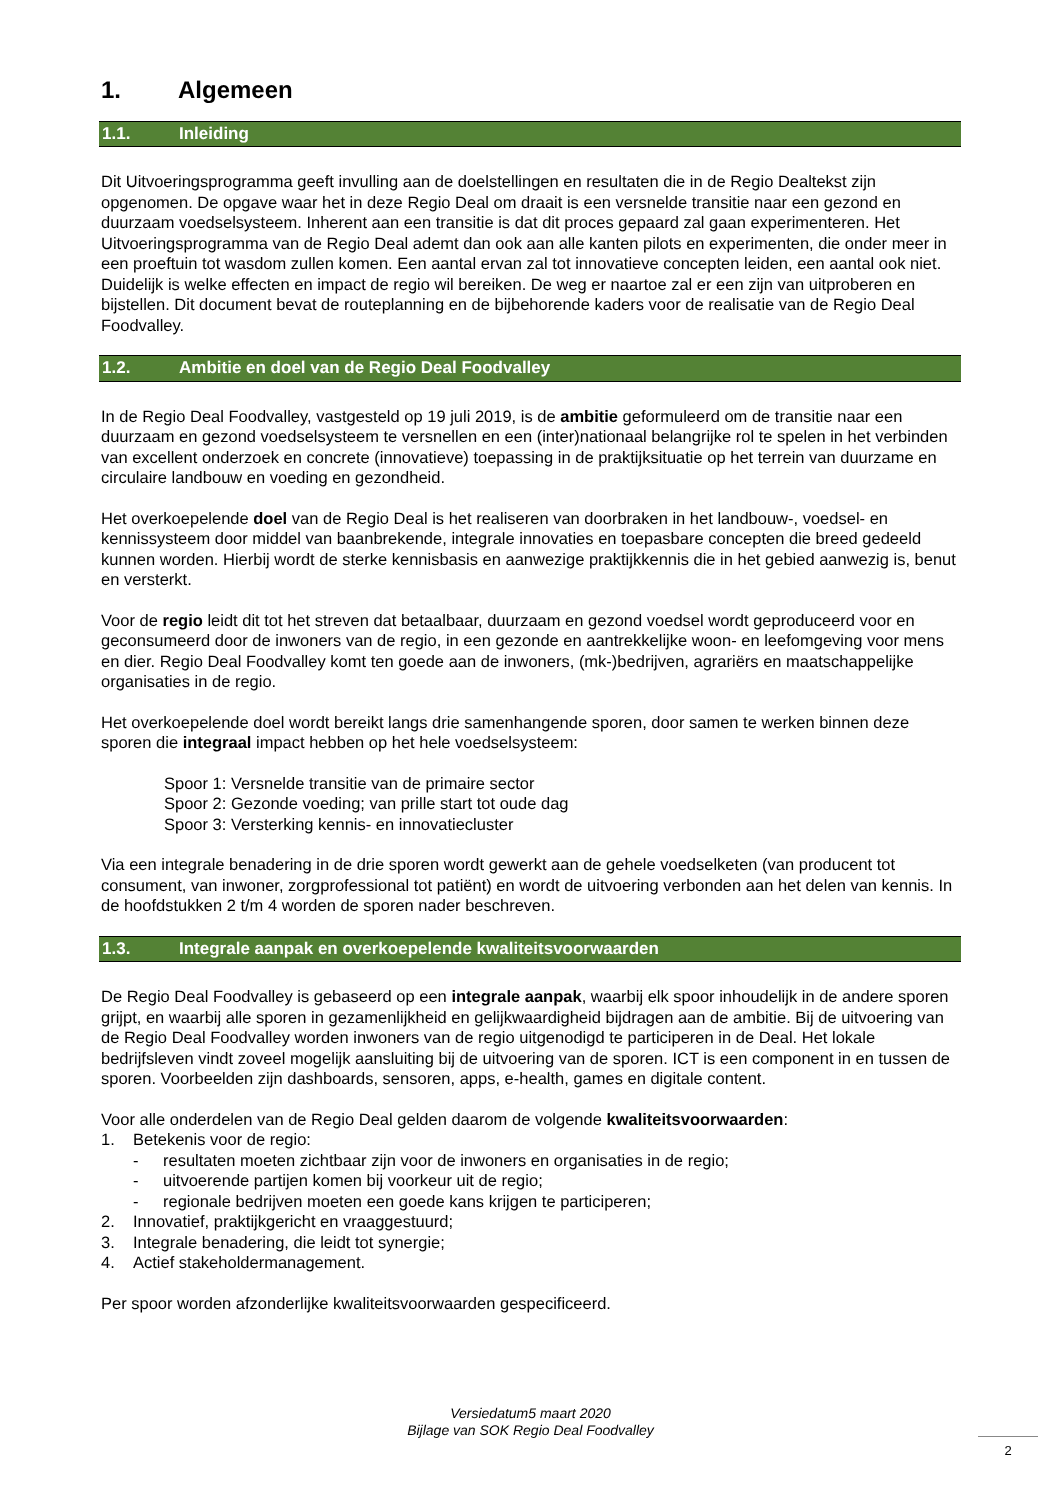1. Algemeen
1.1. Inleiding
Dit Uitvoeringsprogramma geeft invulling aan de doelstellingen en resultaten die in de Regio Dealtekst zijn opgenomen. De opgave waar het in deze Regio Deal om draait is een versnelde transitie naar een gezond en duurzaam voedselsysteem. Inherent aan een transitie is dat dit proces gepaard zal gaan experimenteren. Het Uitvoeringsprogramma van de Regio Deal ademt dan ook aan alle kanten pilots en experimenten, die onder meer in een proeftuin tot wasdom zullen komen. Een aantal ervan zal tot innovatieve concepten leiden, een aantal ook niet. Duidelijk is welke effecten en impact de regio wil bereiken. De weg er naartoe zal er een zijn van uitproberen en bijstellen. Dit document bevat de routeplanning en de bijbehorende kaders voor de realisatie van de Regio Deal Foodvalley.
1.2. Ambitie en doel van de Regio Deal Foodvalley
In de Regio Deal Foodvalley, vastgesteld op 19 juli 2019, is de ambitie geformuleerd om de transitie naar een duurzaam en gezond voedselsysteem te versnellen en een (inter)nationaal belangrijke rol te spelen in het verbinden van excellent onderzoek en concrete (innovatieve) toepassing in de praktijksituatie op het terrein van duurzame en circulaire landbouw en voeding en gezondheid.
Het overkoepelende doel van de Regio Deal is het realiseren van doorbraken in het landbouw-, voedsel- en kennissysteem door middel van baanbrekende, integrale innovaties en toepasbare concepten die breed gedeeld kunnen worden. Hierbij wordt de sterke kennisbasis en aanwezige praktijkkennis die in het gebied aanwezig is, benut en versterkt.
Voor de regio leidt dit tot het streven dat betaalbaar, duurzaam en gezond voedsel wordt geproduceerd voor en geconsumeerd door de inwoners van de regio, in een gezonde en aantrekkelijke woon- en leefomgeving voor mens en dier. Regio Deal Foodvalley komt ten goede aan de inwoners, (mk-)bedrijven, agrariërs en maatschappelijke organisaties in de regio.
Het overkoepelende doel wordt bereikt langs drie samenhangende sporen, door samen te werken binnen deze sporen die integraal impact hebben op het hele voedselsysteem:
Spoor 1: Versnelde transitie van de primaire sector
Spoor 2: Gezonde voeding; van prille start tot oude dag
Spoor 3: Versterking kennis- en innovatiecluster
Via een integrale benadering in de drie sporen wordt gewerkt aan de gehele voedselketen (van producent tot consument, van inwoner, zorgprofessional tot patiënt) en wordt de uitvoering verbonden aan het delen van kennis. In de hoofdstukken 2 t/m 4 worden de sporen nader beschreven.
1.3. Integrale aanpak en overkoepelende kwaliteitsvoorwaarden
De Regio Deal Foodvalley is gebaseerd op een integrale aanpak, waarbij elk spoor inhoudelijk in de andere sporen grijpt, en waarbij alle sporen in gezamenlijkheid en gelijkwaardigheid bijdragen aan de ambitie. Bij de uitvoering van de Regio Deal Foodvalley worden inwoners van de regio uitgenodigd te participeren in de Deal. Het lokale bedrijfsleven vindt zoveel mogelijk aansluiting bij de uitvoering van de sporen. ICT is een component in en tussen de sporen. Voorbeelden zijn dashboards, sensoren, apps, e-health, games en digitale content.
Voor alle onderdelen van de Regio Deal gelden daarom de volgende kwaliteitsvoorwaarden:
1. Betekenis voor de regio:
- resultaten moeten zichtbaar zijn voor de inwoners en organisaties in de regio;
- uitvoerende partijen komen bij voorkeur uit de regio;
- regionale bedrijven moeten een goede kans krijgen te participeren;
2. Innovatief, praktijkgericht en vraaggestuurd;
3. Integrale benadering, die leidt tot synergie;
4. Actief stakeholdermanagement.
Per spoor worden afzonderlijke kwaliteitsvoorwaarden gespecificeerd.
Versiedatum5 maart 2020
Bijlage van SOK Regio Deal Foodvalley
2